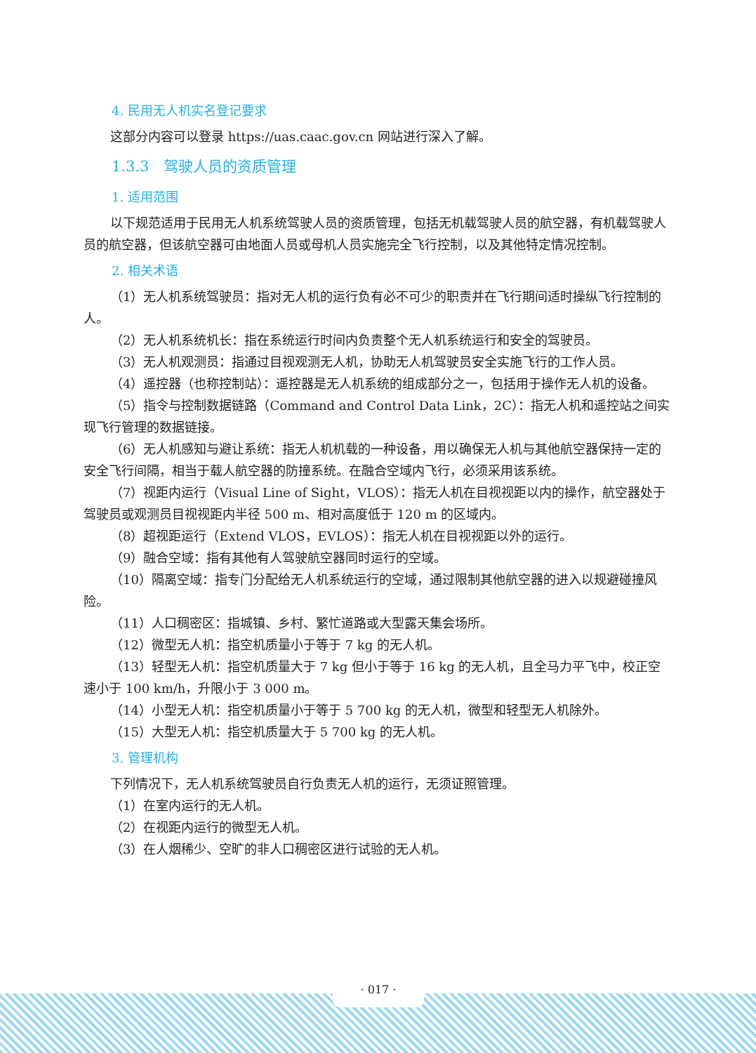4. 民用无人机实名登记要求
这部分内容可以登录 https://uas.caac.gov.cn 网站进行深入了解。
1.3.3　驾驶人员的资质管理
1. 适用范围
以下规范适用于民用无人机系统驾驶人员的资质管理，包括无机载驾驶人员的航空器，有机载驾驶人员的航空器，但该航空器可由地面人员或母机人员实施完全飞行控制，以及其他特定情况控制。
2. 相关术语
（1）无人机系统驾驶员：指对无人机的运行负有必不可少的职责并在飞行期间适时操纵飞行控制的人。
（2）无人机系统机长：指在系统运行时间内负责整个无人机系统运行和安全的驾驶员。
（3）无人机观测员：指通过目视观测无人机，协助无人机驾驶员安全实施飞行的工作人员。
（4）遥控器（也称控制站）：遥控器是无人机系统的组成部分之一，包括用于操作无人机的设备。
（5）指令与控制数据链路（Command and Control Data Link，2C）：指无人机和遥控站之间实现飞行管理的数据链接。
（6）无人机感知与避让系统：指无人机机载的一种设备，用以确保无人机与其他航空器保持一定的安全飞行间隔，相当于载人航空器的防撞系统。在融合空域内飞行，必须采用该系统。
（7）视距内运行（Visual Line of Sight，VLOS）：指无人机在目视视距以内的操作，航空器处于驾驶员或观测员目视视距内半径 500 m、相对高度低于 120 m 的区域内。
（8）超视距运行（Extend VLOS，EVLOS）：指无人机在目视视距以外的运行。
（9）融合空域：指有其他有人驾驶航空器同时运行的空域。
（10）隔离空域：指专门分配给无人机系统运行的空域，通过限制其他航空器的进入以规避碰撞风险。
（11）人口稠密区：指城镇、乡村、繁忙道路或大型露天集会场所。
（12）微型无人机：指空机质量小于等于 7 kg 的无人机。
（13）轻型无人机：指空机质量大于 7 kg 但小于等于 16 kg 的无人机，且全马力平飞中，校正空速小于 100 km/h，升限小于 3 000 m。
（14）小型无人机：指空机质量小于等于 5 700 kg 的无人机，微型和轻型无人机除外。
（15）大型无人机：指空机质量大于 5 700 kg 的无人机。
3. 管理机构
下列情况下，无人机系统驾驶员自行负责无人机的运行，无须证照管理。
（1）在室内运行的无人机。
（2）在视距内运行的微型无人机。
（3）在人烟稀少、空旷的非人口稠密区进行试验的无人机。
· 017 ·